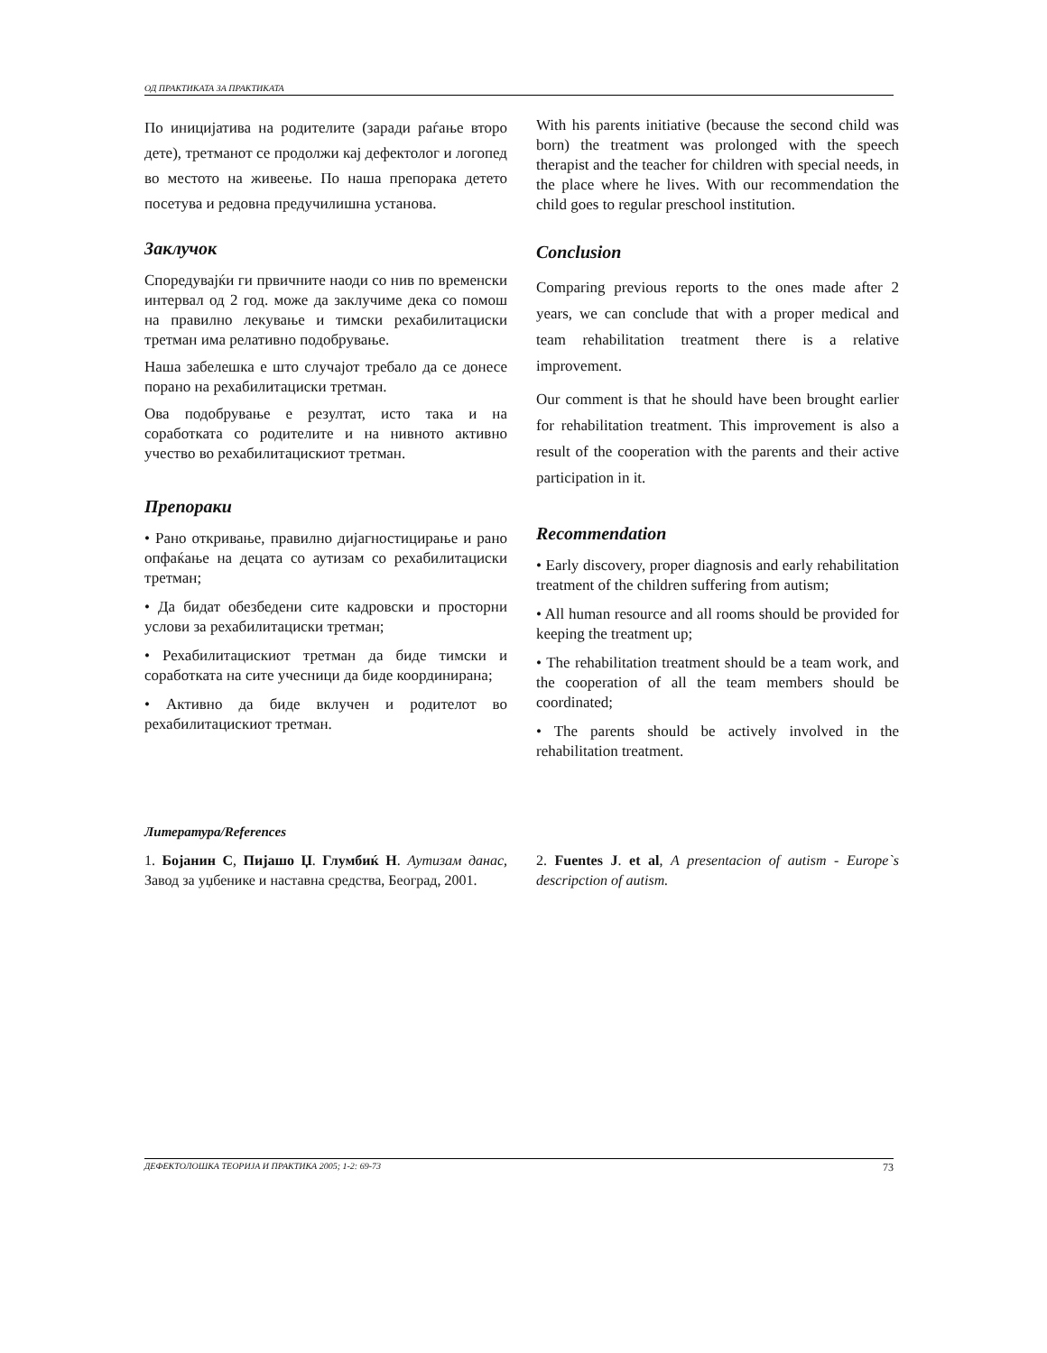ОД ПРАКТИКАТА ЗА ПРАКТИКАТА
По иницијатива на родителите (заради раѓање второ дете), третманот се продолжи кај дефектолог и логопед во местото на живеење. По наша препорака детето посетува и редовна предучилишна установа.
Заклучок
Споредувајќи ги првичните наоди со нив по временски интервал од 2 год. може да заклучиме дека со помош на правилно лекување и тимски рехабилитациски третман има релативно подобрување.
Наша забелешка е што случајот требало да се донесе порано на рехабилитациски третман.
Ова подобрување е резултат, исто така и на соработката со родителите и на нивното активно учество во рехабилитацискиот третман.
Препораки
• Рано откривање, правилно дијагностицирање и рано опфаќање на децата со аутизам со рехабилитациски третман;
• Да бидат обезбедени сите кадровски и просторни услови за рехабилитациски третман;
• Рехабилитацискиот третман да биде тимски и соработката на сите учесници да биде координирана;
• Активно да биде вклучен и родителот во рехабилитацискиот третман.
With his parents initiative (because the second child was born) the treatment was prolonged with the speech therapist and the teacher for children with special needs, in the place where he lives. With our recommendation the child goes to regular preschool institution.
Conclusion
Comparing previous reports to the ones made after 2 years, we can conclude that with a proper medical and team rehabilitation treatment there is a relative improvement.
Our comment is that he should have been brought earlier for rehabilitation treatment. This improvement is also a result of the cooperation with the parents and their active participation in it.
Recommendation
• Early discovery, proper diagnosis and early rehabilitation treatment of the children suffering from autism;
• All human resource and all rooms should be provided for keeping the treatment up;
• The rehabilitation treatment should be a team work, and the cooperation of all the team members should be coordinated;
• The parents should be actively involved in the rehabilitation treatment.
Литература/References
1. Бојанин С, Пијашо Џ. Глумбиќ Н. Аутизам данас, Завод за уџбенике и наставна средства, Београд, 2001.
2. Fuentes J. et al, A presentacion of autism - Europe`s descripction of autism.
ДЕФЕКТОЛОШКА ТЕОРИЈА И ПРАКТИКА 2005; 1-2: 69-73 73